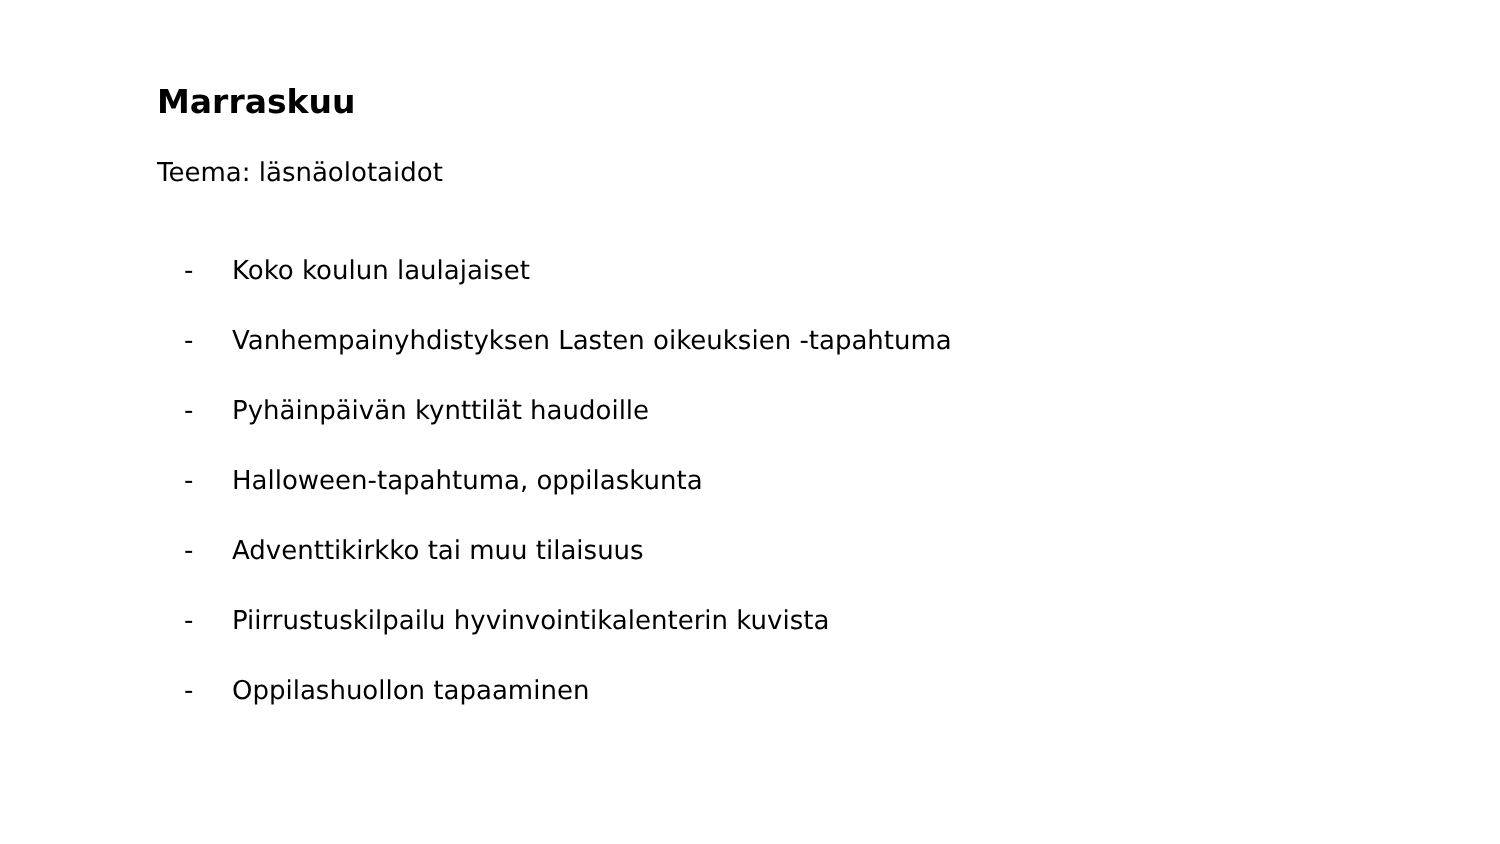Marraskuu
Teema: läsnäolotaidot
- Koko koulun laulajaiset
- Vanhempainyhdistyksen Lasten oikeuksien -tapahtuma
- Pyhäinpäivän kynttilät haudoille
- Halloween-tapahtuma, oppilaskunta
- Adventtikirkko tai muu tilaisuus
- Piirrustuskilpailu hyvinvointikalenterin kuvista
- Oppilashuollon tapaaminen